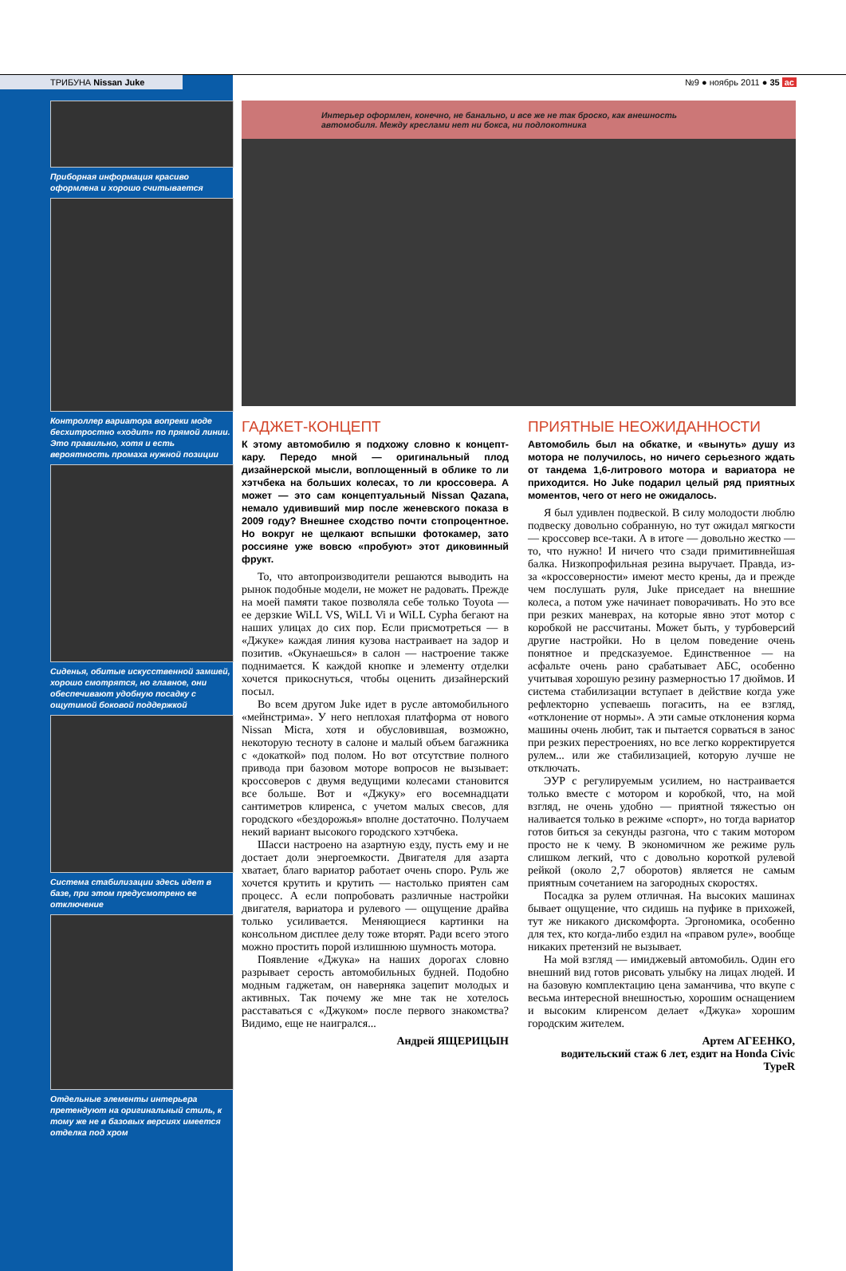ТРИБУНА Nissan Juke №9 ● ноябрь 2011 ● 35 ac
Приборная информация красиво оформлена и хорошо считывается
Контроллер вариатора вопреки моде бесхитростно «ходит» по прямой линии. Это правильно, хотя и есть вероятность промаха нужной позиции
Сиденья, обитые искусственной замшей, хорошо смотрятся, но главное, они обеспечивают удобную посадку с ощутимой боковой поддержкой
Система стабилизации здесь идет в базе, при этом предусмотрено ее отключение
Отдельные элементы интерьера претендуют на оригинальный стиль, к тому же не в базовых версиях имеется отделка под хром
Интерьер оформлен, конечно, не банально, и все же не так броско, как внешность автомобиля. Между креслами нет ни бокса, ни подлокотника
ГАДЖЕТ-КОНЦЕПТ
К этому автомобилю я подхожу словно к концепт-кару. Передо мной — оригинальный плод дизайнерской мысли, воплощенный в облике то ли хэтчбека на больших колесах, то ли кроссовера. А может — это сам концептуальный Nissan Qazana, немало удививший мир после женевского показа в 2009 году? Внешнее сходство почти стопроцентное. Но вокруг не щелкают вспышки фотокамер, зато россияне уже вовсю «пробуют» этот диковинный фрукт.
То, что автопроизводители решаются выводить на рынок подобные модели, не может не радовать. Прежде на моей памяти такое позволяла себе только Toyota — ее дерзкие WiLL VS, WiLL Vi и WiLL Cypha бегают на наших улицах до сих пор. Если присмотреться — в «Джуке» каждая линия кузова настраивает на задор и позитив. «Окунаешься» в салон — настроение также поднимается. К каждой кнопке и элементу отделки хочется прикоснуться, чтобы оценить дизайнерский посыл.
Во всем другом Juke идет в русле автомобильного «мейнстрима». У него неплохая платформа от нового Nissan Micra, хотя и обусловившая, возможно, некоторую тесноту в салоне и малый объем багажника с «докаткой» под полом. Но вот отсутствие полного привода при базовом моторе вопросов не вызывает: кроссоверов с двумя ведущими колесами становится все больше. Вот и «Джуку» его восемнадцати сантиметров клиренса, с учетом малых свесов, для городского «бездорожья» вполне достаточно. Получаем некий вариант высокого городского хэтчбека.
Шасси настроено на азартную езду, пусть ему и не достает доли энергоемкости. Двигателя для азарта хватает, благо вариатор работает очень споро. Руль же хочется крутить и крутить — настолько приятен сам процесс. А если попробовать различные настройки двигателя, вариатора и рулевого — ощущение драйва только усиливается. Меняющиеся картинки на консольном дисплее делу тоже вторят. Ради всего этого можно простить порой излишнюю шумность мотора.
Появление «Джука» на наших дорогах словно разрывает серость автомобильных будней. Подобно модным гаджетам, он наверняка зацепит молодых и активных. Так почему же мне так не хотелось расставаться с «Джуком» после первого знакомства? Видимо, еще не наигрался...
Андрей ЯЩЕРИЦЫН
ПРИЯТНЫЕ НЕОЖИДАННОСТИ
Автомобиль был на обкатке, и «вынуть» душу из мотора не получилось, но ничего серьезного ждать от тандема 1,6-литрового мотора и вариатора не приходится. Но Juke подарил целый ряд приятных моментов, чего от него не ожидалось.
Я был удивлен подвеской. В силу молодости люблю подвеску довольно собранную, но тут ожидал мягкости — кроссовер все-таки. А в итоге — довольно жестко — то, что нужно! И ничего что сзади примитивнейшая балка. Низкопрофильная резина выручает. Правда, из-за «кроссоверности» имеют место крены, да и прежде чем послушать руля, Juke приседает на внешние колеса, а потом уже начинает поворачивать. Но это все при резких маневрах, на которые явно этот мотор с коробкой не рассчитаны. Может быть, у турбоверсий другие настройки. Но в целом поведение очень понятное и предсказуемое. Единственное — на асфальте очень рано срабатывает АБС, особенно учитывая хорошую резину размерностью 17 дюймов. И система стабилизации вступает в действие когда уже рефлекторно успеваешь погасить, на ее взгляд, «отклонение от нормы». А эти самые отклонения корма машины очень любит, так и пытается сорваться в занос при резких перестроениях, но все легко корректируется рулем... или же стабилизацией, которую лучше не отключать.
ЭУР с регулируемым усилием, но настраивается только вместе с мотором и коробкой, что, на мой взгляд, не очень удобно — приятной тяжестью он наливается только в режиме «спорт», но тогда вариатор готов биться за секунды разгона, что с таким мотором просто не к чему. В экономичном же режиме руль слишком легкий, что с довольно короткой рулевой рейкой (около 2,7 оборотов) является не самым приятным сочетанием на загородных скоростях.
Посадка за рулем отличная. На высоких машинах бывает ощущение, что сидишь на пуфике в прихожей, тут же никакого дискомфорта. Эргономика, особенно для тех, кто когда-либо ездил на «правом руле», вообще никаких претензий не вызывает.
На мой взгляд — имиджевый автомобиль. Один его внешний вид готов рисовать улыбку на лицах людей. И на базовую комплектацию цена заманчива, что вкупе с весьма интересной внешностью, хорошим оснащением и высоким клиренсом делает «Джука» хорошим городским жителем.
Артем АГЕЕНКО,
водительский стаж 6 лет, ездит на Honda Civic TypeR